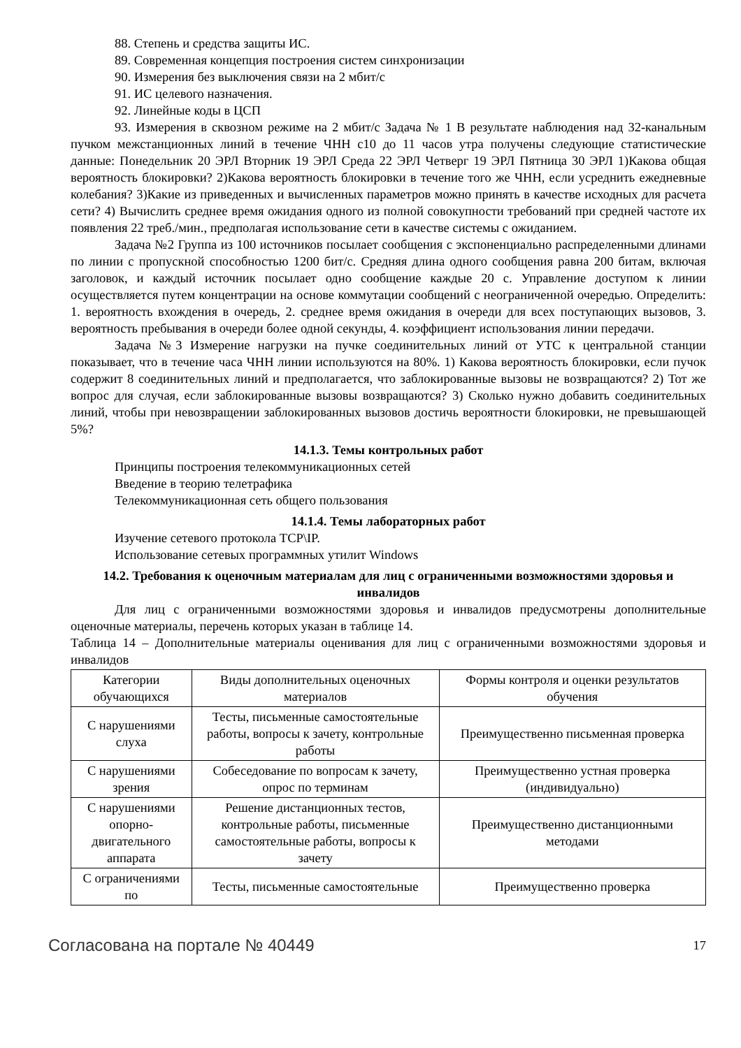88. Степень и средства защиты ИС.
89. Современная концепция построения систем синхронизации
90. Измерения без выключения связи на 2 мбит/с
91. ИС целевого назначения.
92. Линейные коды в ЦСП
93. Измерения в сквозном режиме на 2 мбит/с Задача № 1 В результате наблюдения над 32-канальным пучком межстанционных линий в течение ЧНН с10 до 11 часов утра получены следующие статистические данные: Понедельник 20 ЭРЛ Вторник 19 ЭРЛ Среда 22 ЭРЛ Четверг 19 ЭРЛ Пятница 30 ЭРЛ 1)Какова общая вероятность блокировки? 2)Какова вероятность блокировки в течение того же ЧНН, если усреднить ежедневные колебания? 3)Какие из приведенных и вычисленных параметров можно принять в качестве исходных для расчета сети? 4) Вычислить среднее время ожидания одного из полной совокупности требований при средней частоте их появления 22 треб./мин., предполагая использование сети в качестве системы с ожиданием.
Задача №2 Группа из 100 источников посылает сообщения с экспоненциально распределенными длинами по линии с пропускной способностью 1200 бит/с. Средняя длина одного сообщения равна 200 битам, включая заголовок, и каждый источник посылает одно сообщение каждые 20 с. Управление доступом к линии осуществляется путем концентрации на основе коммутации сообщений с неограниченной очередью. Определить: 1. вероятность вхождения в очередь, 2. среднее время ожидания в очереди для всех поступающих вызовов, 3. вероятность пребывания в очереди более одной секунды, 4. коэффициент использования линии передачи.
Задача №3 Измерение нагрузки на пучке соединительных линий от УТС к центральной станции показывает, что в течение часа ЧНН линии используются на 80%. 1) Какова вероятность блокировки, если пучок содержит 8 соединительных линий и предполагается, что заблокированные вызовы не возвращаются? 2) Тот же вопрос для случая, если заблокированные вызовы возвращаются? 3) Сколько нужно добавить соединительных линий, чтобы при невозвращении заблокированных вызовов достичь вероятности блокировки, не превышающей 5%?
14.1.3. Темы контрольных работ
Принципы построения телекоммуникационных сетей
Введение в теорию телетрафика
Телекоммуникационная сеть общего пользования
14.1.4. Темы лабораторных работ
Изучение сетевого протокола TCP\IP.
Использование сетевых программных утилит Windows
14.2. Требования к оценочным материалам для лиц с ограниченными возможностями здоровья и инвалидов
Для лиц с ограниченными возможностями здоровья и инвалидов предусмотрены дополнительные оценочные материалы, перечень которых указан в таблице 14.
Таблица 14 – Дополнительные материалы оценивания для лиц с ограниченными возможностями здоровья и инвалидов
| Категории обучающихся | Виды дополнительных оценочных материалов | Формы контроля и оценки результатов обучения |
| С нарушениями слуха | Тесты, письменные самостоятельные работы, вопросы к зачету, контрольные работы | Преимущественно письменная проверка |
| С нарушениями зрения | Собеседование по вопросам к зачету, опрос по терминам | Преимущественно устная проверка (индивидуально) |
| С нарушениями опорно-двигательного аппарата | Решение дистанционных тестов, контрольные работы, письменные самостоятельные работы, вопросы к зачету | Преимущественно дистанционными методами |
| С ограничениями по | Тесты, письменные самостоятельные | Преимущественно проверка |
Согласована на портале № 40449 17